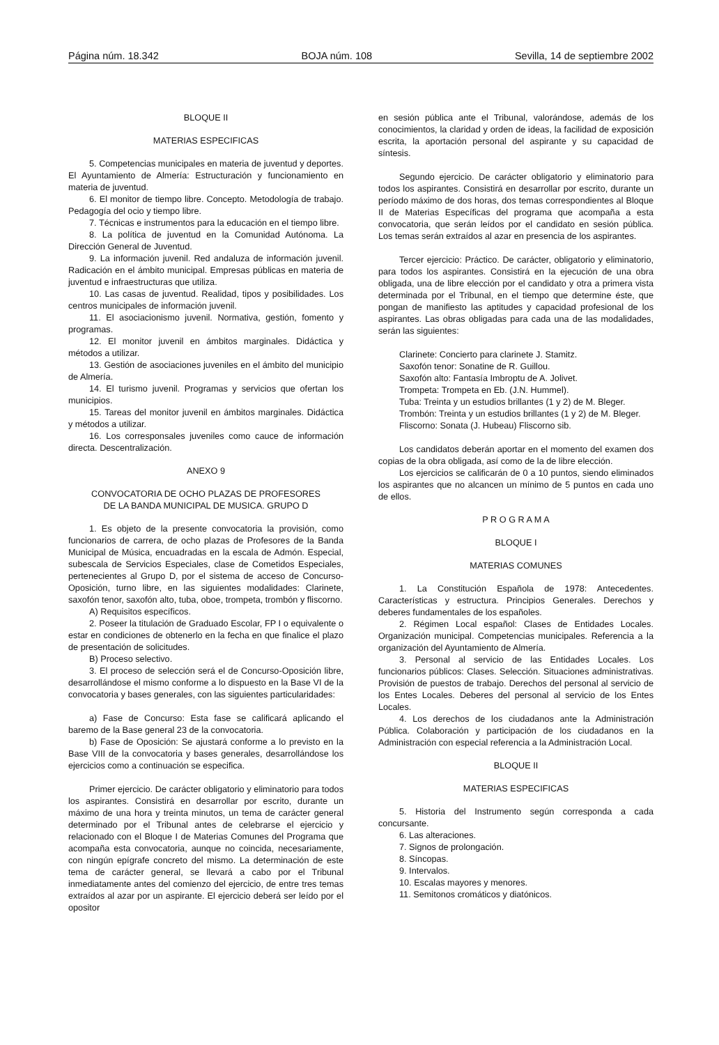Página núm. 18.342 BOJA núm. 108 Sevilla, 14 de septiembre 2002
BLOQUE II
MATERIAS ESPECIFICAS
5. Competencias municipales en materia de juventud y deportes. El Ayuntamiento de Almería: Estructuración y funcionamiento en materia de juventud.
6. El monitor de tiempo libre. Concepto. Metodología de trabajo. Pedagogía del ocio y tiempo libre.
7. Técnicas e instrumentos para la educación en el tiempo libre.
8. La política de juventud en la Comunidad Autónoma. La Dirección General de Juventud.
9. La información juvenil. Red andaluza de información juvenil. Radicación en el ámbito municipal. Empresas públicas en materia de juventud e infraestructuras que utiliza.
10. Las casas de juventud. Realidad, tipos y posibilidades. Los centros municipales de información juvenil.
11. El asociacionismo juvenil. Normativa, gestión, fomento y programas.
12. El monitor juvenil en ámbitos marginales. Didáctica y métodos a utilizar.
13. Gestión de asociaciones juveniles en el ámbito del municipio de Almería.
14. El turismo juvenil. Programas y servicios que ofertan los municipios.
15. Tareas del monitor juvenil en ámbitos marginales. Didáctica y métodos a utilizar.
16. Los corresponsales juveniles como cauce de información directa. Descentralización.
ANEXO 9
CONVOCATORIA DE OCHO PLAZAS DE PROFESORES
DE LA BANDA MUNICIPAL DE MUSICA. GRUPO D
1. Es objeto de la presente convocatoria la provisión, como funcionarios de carrera, de ocho plazas de Profesores de la Banda Municipal de Música, encuadradas en la escala de Admón. Especial, subescala de Servicios Especiales, clase de Cometidos Especiales, pertenecientes al Grupo D, por el sistema de acceso de Concurso-Oposición, turno libre, en las siguientes modalidades: Clarinete, saxofón tenor, saxofón alto, tuba, oboe, trompeta, trombón y fliscorno.
A) Requisitos específicos.
2. Poseer la titulación de Graduado Escolar, FP I o equivalente o estar en condiciones de obtenerlo en la fecha en que finalice el plazo de presentación de solicitudes.
B) Proceso selectivo.
3. El proceso de selección será el de Concurso-Oposición libre, desarrollándose el mismo conforme a lo dispuesto en la Base VI de la convocatoria y bases generales, con las siguientes particularidades:
a) Fase de Concurso: Esta fase se calificará aplicando el baremo de la Base general 23 de la convocatoria.
b) Fase de Oposición: Se ajustará conforme a lo previsto en la Base VIII de la convocatoria y bases generales, desarrollándose los ejercicios como a continuación se especifica.
Primer ejercicio. De carácter obligatorio y eliminatorio para todos los aspirantes. Consistirá en desarrollar por escrito, durante un máximo de una hora y treinta minutos, un tema de carácter general determinado por el Tribunal antes de celebrarse el ejercicio y relacionado con el Bloque I de Materias Comunes del Programa que acompaña esta convocatoria, aunque no coincida, necesariamente, con ningún epígrafe concreto del mismo. La determinación de este tema de carácter general, se llevará a cabo por el Tribunal inmediatamente antes del comienzo del ejercicio, de entre tres temas extraídos al azar por un aspirante. El ejercicio deberá ser leído por el opositor
en sesión pública ante el Tribunal, valorándose, además de los conocimientos, la claridad y orden de ideas, la facilidad de exposición escrita, la aportación personal del aspirante y su capacidad de síntesis.
Segundo ejercicio. De carácter obligatorio y eliminatorio para todos los aspirantes. Consistirá en desarrollar por escrito, durante un período máximo de dos horas, dos temas correspondientes al Bloque II de Materias Específicas del programa que acompaña a esta convocatoria, que serán leídos por el candidato en sesión pública. Los temas serán extraídos al azar en presencia de los aspirantes.
Tercer ejercicio: Práctico. De carácter, obligatorio y eliminatorio, para todos los aspirantes. Consistirá en la ejecución de una obra obligada, una de libre elección por el candidato y otra a primera vista determinada por el Tribunal, en el tiempo que determine éste, que pongan de manifiesto las aptitudes y capacidad profesional de los aspirantes. Las obras obligadas para cada una de las modalidades, serán las siguientes:
Clarinete: Concierto para clarinete J. Stamitz.
Saxofón tenor: Sonatine de R. Guillou.
Saxofón alto: Fantasía Imbroptu de A. Jolivet.
Trompeta: Trompeta en Eb. (J.N. Hummel).
Tuba: Treinta y un estudios brillantes (1 y 2) de M. Bleger.
Trombón: Treinta y un estudios brillantes (1 y 2) de M. Bleger.
Fliscorno: Sonata (J. Hubeau) Fliscorno sib.
Los candidatos deberán aportar en el momento del examen dos copias de la obra obligada, así como de la de libre elección.
Los ejercicios se calificarán de 0 a 10 puntos, siendo eliminados los aspirantes que no alcancen un mínimo de 5 puntos en cada uno de ellos.
P R O G R A M A
BLOQUE I
MATERIAS COMUNES
1. La Constitución Española de 1978: Antecedentes. Características y estructura. Principios Generales. Derechos y deberes fundamentales de los españoles.
2. Régimen Local español: Clases de Entidades Locales. Organización municipal. Competencias municipales. Referencia a la organización del Ayuntamiento de Almería.
3. Personal al servicio de las Entidades Locales. Los funcionarios públicos: Clases. Selección. Situaciones administrativas. Provisión de puestos de trabajo. Derechos del personal al servicio de los Entes Locales. Deberes del personal al servicio de los Entes Locales.
4. Los derechos de los ciudadanos ante la Administración Pública. Colaboración y participación de los ciudadanos en la Administración con especial referencia a la Administración Local.
BLOQUE II
MATERIAS ESPECIFICAS
5. Historia del Instrumento según corresponda a cada concursante.
6. Las alteraciones.
7. Signos de prolongación.
8. Síncopas.
9. Intervalos.
10. Escalas mayores y menores.
11. Semitonos cromáticos y diatónicos.